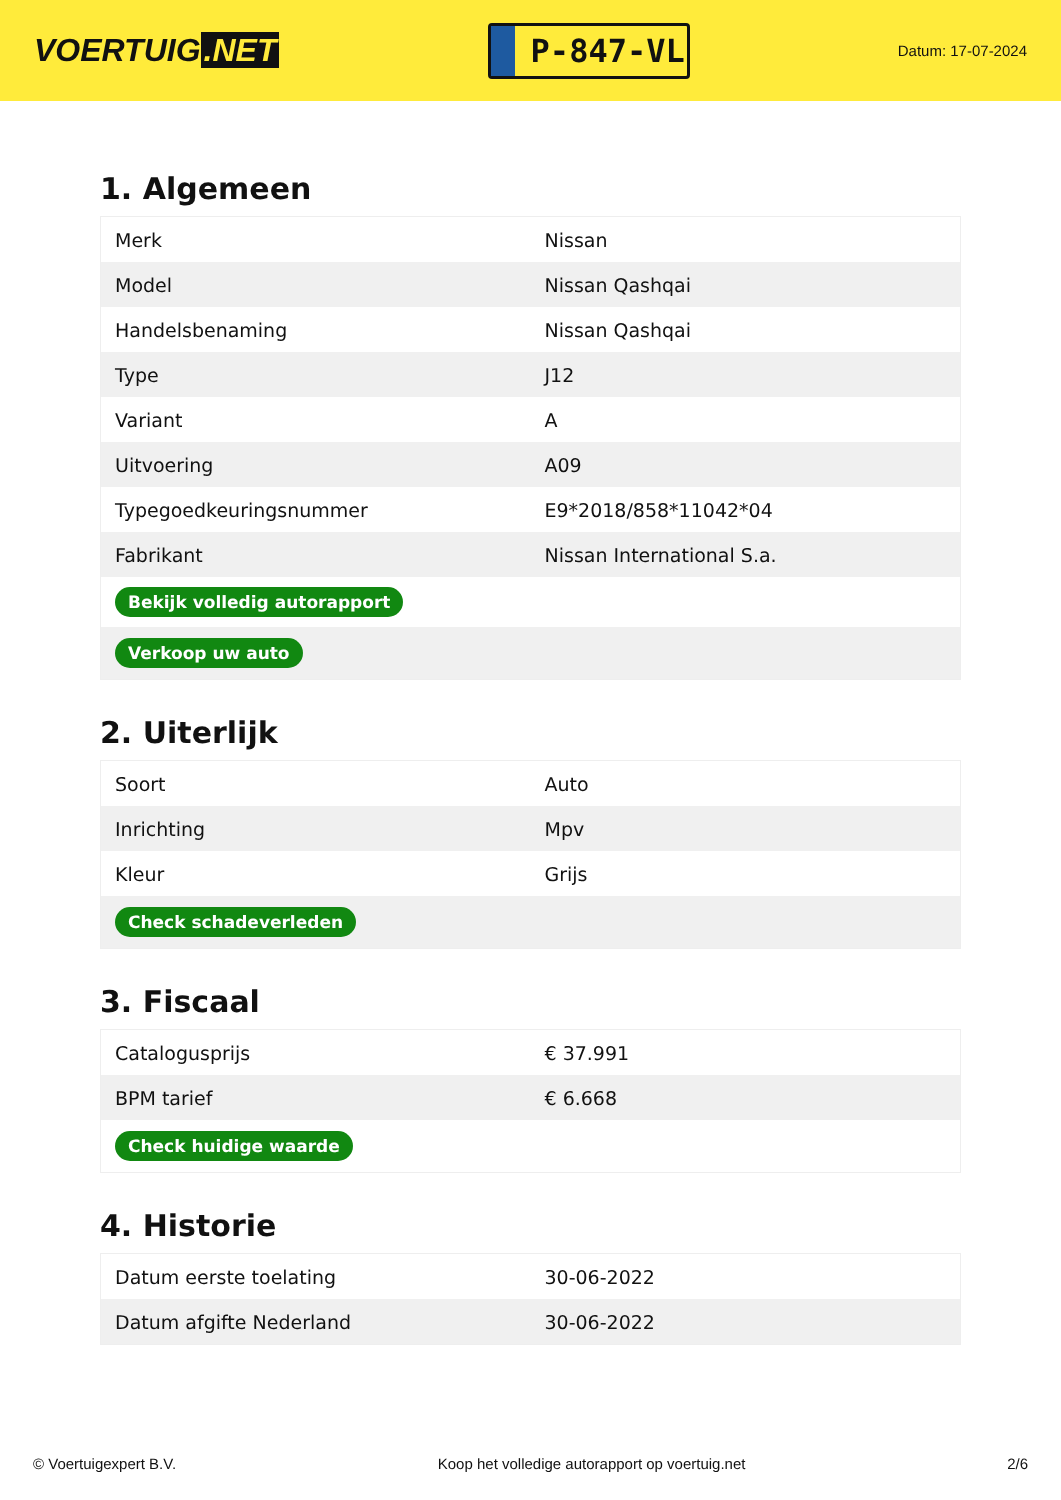VOERTUIG.NET
P-847-VL
Datum: 17-07-2024
1. Algemeen
| Merk | Nissan |
| Model | Nissan Qashqai |
| Handelsbenaming | Nissan Qashqai |
| Type | J12 |
| Variant | A |
| Uitvoering | A09 |
| Typegoedkeuringsnummer | E9*2018/858*11042*04 |
| Fabrikant | Nissan International S.a. |
| Bekijk volledig autorapport | |
| Verkoop uw auto | |
2. Uiterlijk
| Soort | Auto |
| Inrichting | Mpv |
| Kleur | Grijs |
| Check schadeverleden | |
3. Fiscaal
| Catalogusprijs | € 37.991 |
| BPM tarief | € 6.668 |
| Check huidige waarde | |
4. Historie
| Datum eerste toelating | 30-06-2022 |
| Datum afgifte Nederland | 30-06-2022 |
© Voertuigexpert B.V. Koop het volledige autorapport op voertuig.net 2/6